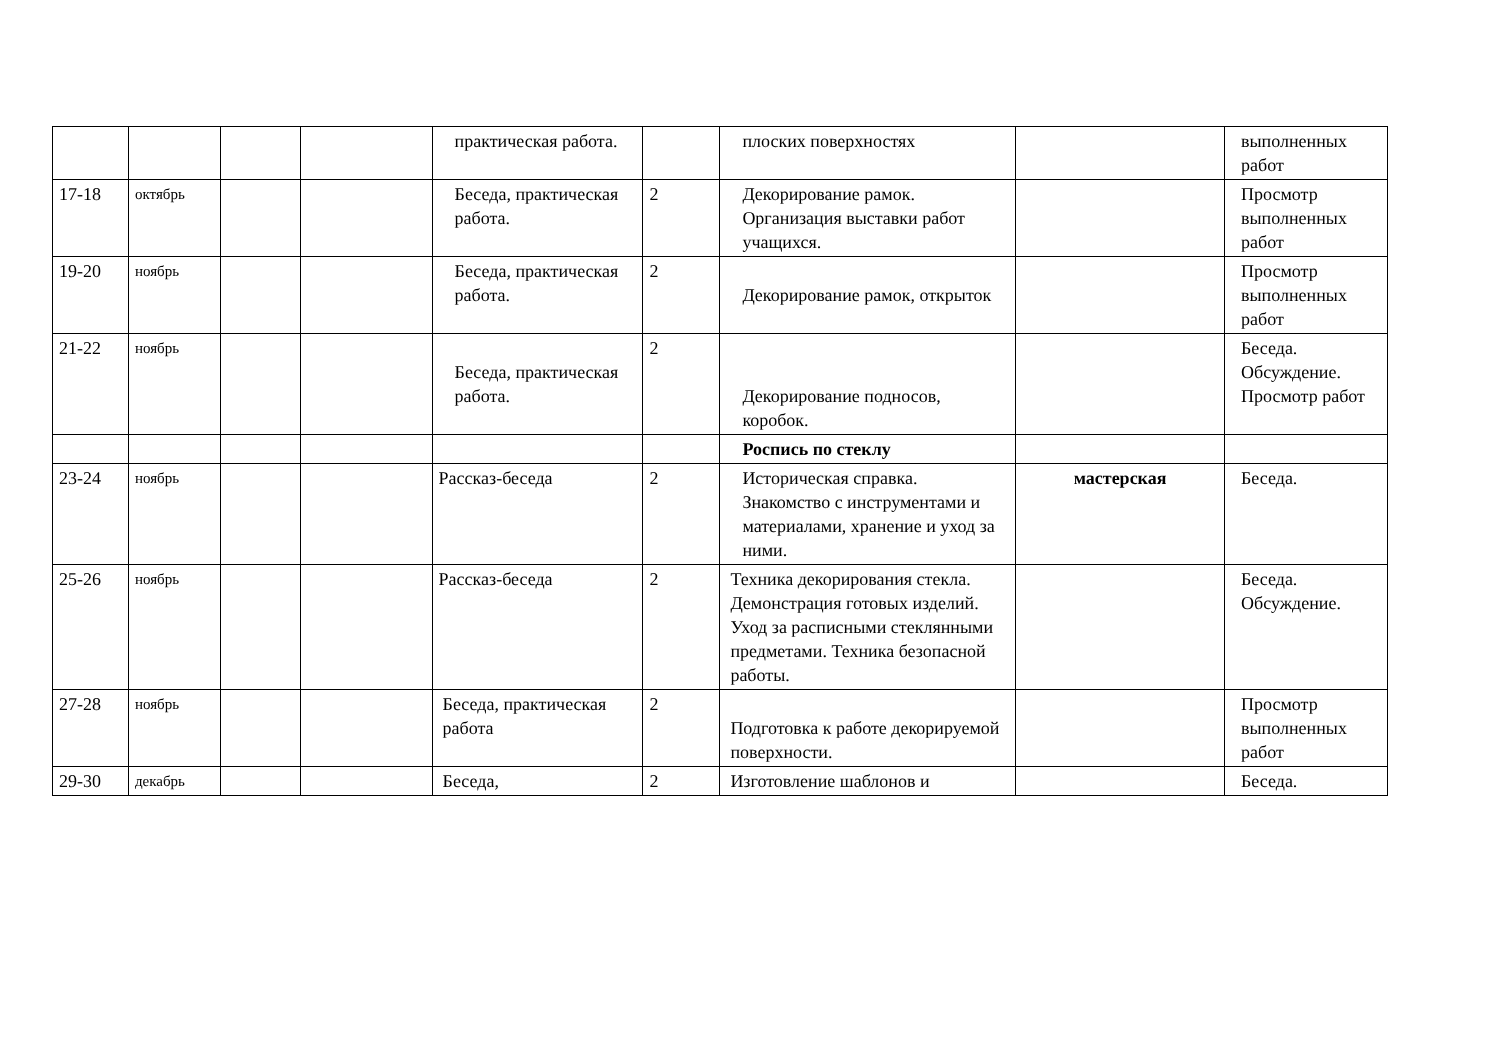| | | | | практическая работа. | | плоских поверхностях | | выполненных работ |
| 17-18 | октябрь | | | Беседа, практическая работа. | 2 | Декорирование рамок. Организация выставки работ учащихся. | | Просмотр выполненных работ |
| 19-20 | ноябрь | | | Беседа, практическая работа. | 2 | Декорирование рамок, открыток | | Просмотр выполненных работ |
| 21-22 | ноябрь | | | Беседа, практическая работа. | 2 | Декорирование подносов, коробок. | | Беседа. Обсуждение. Просмотр работ |
| | | | | | | Роспись по стеклу | | |
| 23-24 | ноябрь | | | Рассказ-беседа | 2 | Историческая справка. Знакомство с инструментами и материалами, хранение и уход за ними. | мастерская | Беседа. |
| 25-26 | ноябрь | | | Рассказ-беседа | 2 | Техника декорирования стекла. Демонстрация готовых изделий. Уход за расписными стеклянными предметами. Техника безопасной работы. | | Беседа. Обсуждение. |
| 27-28 | ноябрь | | | Беседа, практическая работа | 2 | Подготовка к работе декорируемой поверхности. | | Просмотр выполненных работ |
| 29-30 | декабрь | | | Беседа, | 2 | Изготовление шаблонов и | | Беседа. |